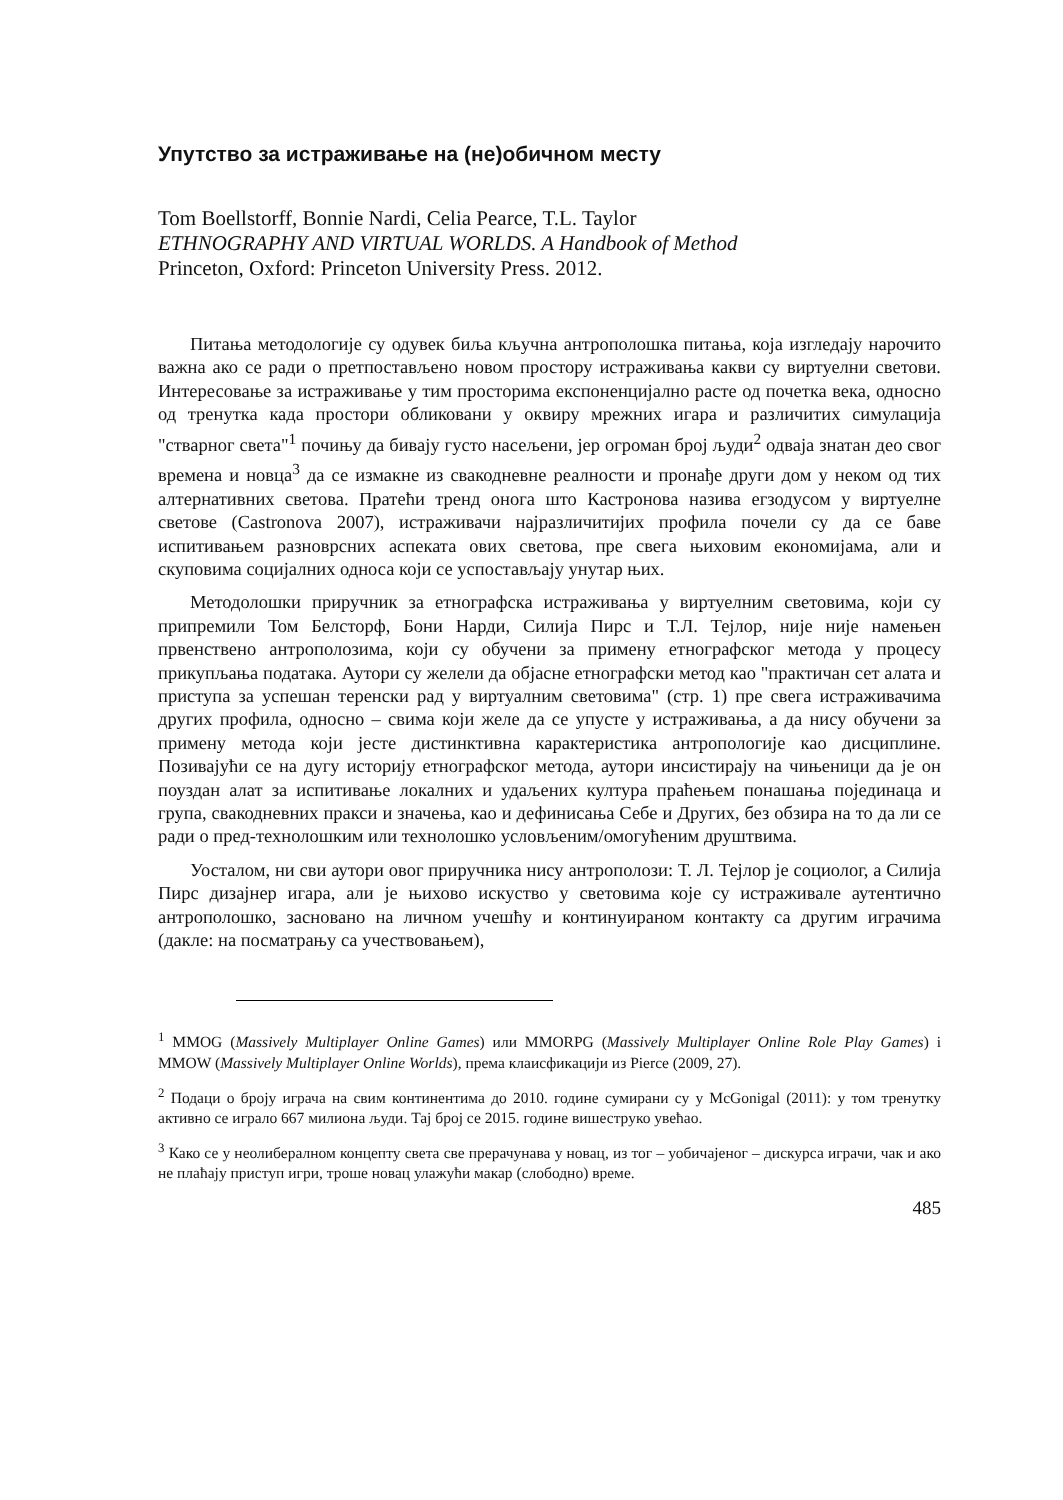Упутство за истраживање на (не)обичном месту
Tom Boellstorff, Bonnie Nardi, Celia Pearce, T.L. Taylor
ETHNOGRAPHY AND VIRTUAL WORLDS. A Handbook of Method
Princeton, Oxford: Princeton University Press. 2012.
Питања методологије су одувек биља кључна антрополошка питања, која изгледају нарочито важна ако се ради о претпостављено новом простору истраживања какви су виртуелни светови. Интересовање за истраживање у тим просторима експоненцијално расте од почетка века, односно од тренутка када простори обликовани у оквиру мрежних игара и различитих симулација "стварног света"<sup>1</sup> почињу да бивају густо насељени, јер огроман број људи<sup>2</sup> одваја знатан део свог времена и новца<sup>3</sup> да се измакне из свакодневне реалности и пронађе други дом у неком од тих алтернативних светова. Пратећи тренд онога што Кастронова назива егзодусом у виртуелне светове (Castronova 2007), истраживачи најразличитијих профила почели су да се баве испитивањем разноврсних аспеката ових светова, пре свега њиховим економијама, али и скуповима социјалних односа који се успостављају унутар њих.
Методолошки приручник за етнографска истраживања у виртуелним световима, који су припремили Том Белсторф, Бони Нарди, Силија Пирс и Т.Л. Тејлор, није није намењен првенствено антрополозима, који су обучени за примену етнографског метода у процесу прикупљања података. Аутори су желели да објасне етнографски метод као "практичан сет алата и приступа за успешан теренски рад у виртуалним световима" (стр. 1) пре свега истраживачима других профила, односно – свима који желе да се упусте у истраживања, а да нису обучени за примену метода који јесте дистинктивна карактеристика антропологије као дисциплине. Позивајући се на дугу историју етнографског метода, аутори инсистирају на чињеници да је он поуздан алат за испитивање локалних и удаљених култура праћењем понашања појединаца и група, свакодневних пракси и значења, као и дефинисања Себе и Других, без обзира на то да ли се ради о пред-технолошким или технолошко условљеним/омогућеним друштвима.
Уосталом, ни сви аутори овог приручника нису антрополози: Т. Л. Тејлор је социолог, а Силија Пирс дизајнер игара, али је њихово искуство у световима које су истраживале аутентично антрополошко, засновано на личном учешћу и континуираном контакту са другим играчима (дакле: на посматрању са учествовањем),
<sup>1</sup> MMOG (Massively Multiplayer Online Games) или MMORPG (Massively Multiplayer Online Role Play Games) i MMOW (Massively Multiplayer Online Worlds), према клаисфикацији из Pierce (2009, 27).
<sup>2</sup> Подаци о броју играча на свим континентима до 2010. године сумирани су у McGonigal (2011): у том тренутку активно се играло 667 милиона људи. Тај број се 2015. године вишеструко увећао.
<sup>3</sup> Како се у неолибералном концепту света све прерачунава у новац, из тог – уобичајеног – дискурса играчи, чак и ако не плаћају приступ игри, троше новац улажући макар (слободно) време.
485